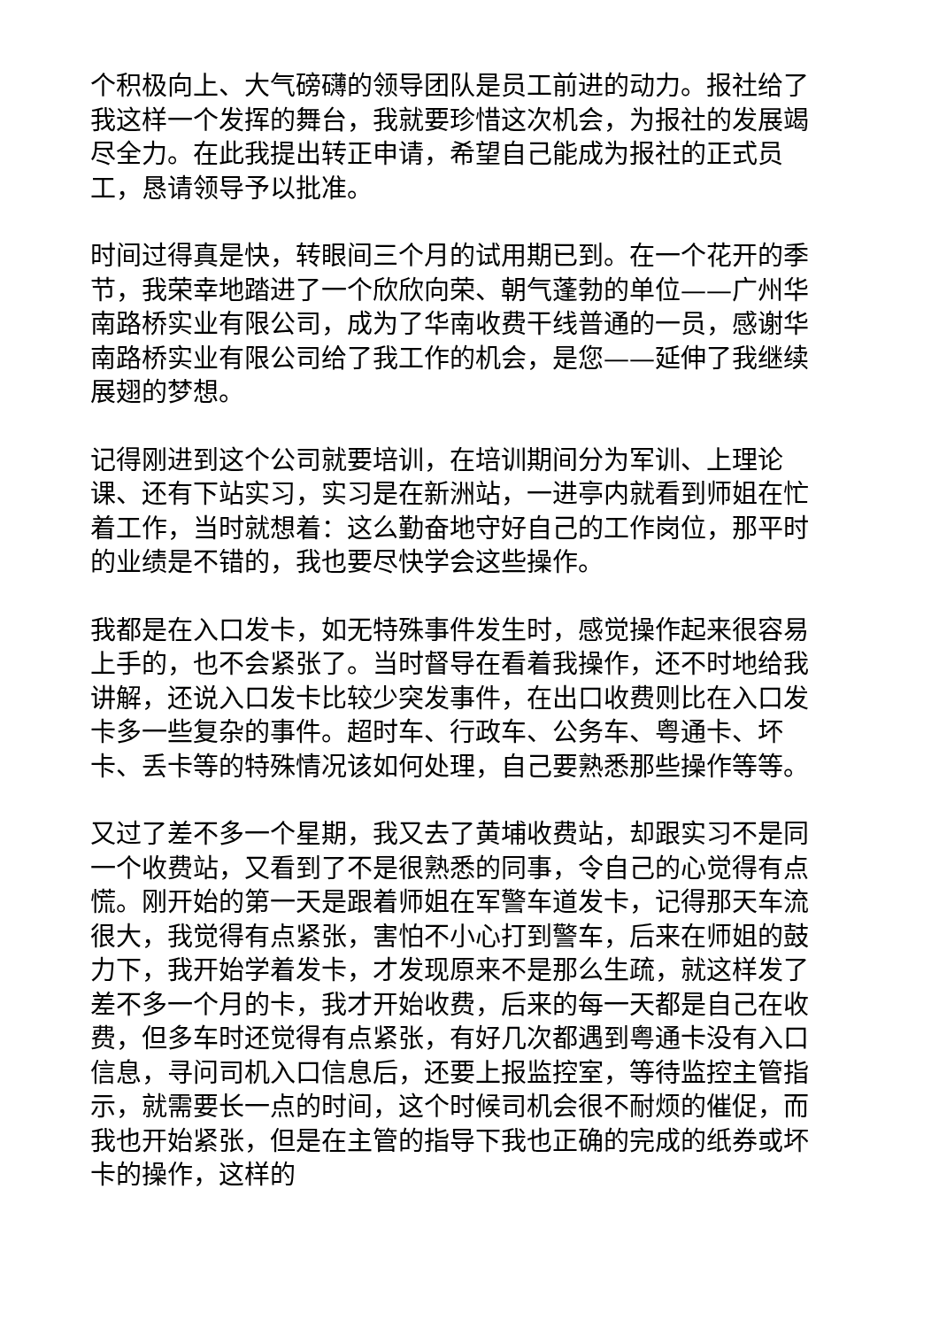个积极向上、大气磅礴的领导团队是员工前进的动力。报社给了我这样一个发挥的舞台，我就要珍惜这次机会，为报社的发展竭尽全力。在此我提出转正申请，希望自己能成为报社的正式员工，恳请领导予以批准。
时间过得真是快，转眼间三个月的试用期已到。在一个花开的季节，我荣幸地踏进了一个欣欣向荣、朝气蓬勃的单位——广州华南路桥实业有限公司，成为了华南收费干线普通的一员，感谢华南路桥实业有限公司给了我工作的机会，是您——延伸了我继续展翅的梦想。
记得刚进到这个公司就要培训，在培训期间分为军训、上理论课、还有下站实习，实习是在新洲站，一进亭内就看到师姐在忙着工作，当时就想着：这么勤奋地守好自己的工作岗位，那平时的业绩是不错的，我也要尽快学会这些操作。
我都是在入口发卡，如无特殊事件发生时，感觉操作起来很容易上手的，也不会紧张了。当时督导在看着我操作，还不时地给我讲解，还说入口发卡比较少突发事件，在出口收费则比在入口发卡多一些复杂的事件。超时车、行政车、公务车、粤通卡、坏卡、丢卡等的特殊情况该如何处理，自己要熟悉那些操作等等。
又过了差不多一个星期，我又去了黄埔收费站，却跟实习不是同一个收费站，又看到了不是很熟悉的同事，令自己的心觉得有点慌。刚开始的第一天是跟着师姐在军警车道发卡，记得那天车流很大，我觉得有点紧张，害怕不小心打到警车，后来在师姐的鼓力下，我开始学着发卡，才发现原来不是那么生疏，就这样发了差不多一个月的卡，我才开始收费，后来的每一天都是自己在收费，但多车时还觉得有点紧张，有好几次都遇到粤通卡没有入口信息，寻问司机入口信息后，还要上报监控室，等待监控主管指示，就需要长一点的时间，这个时候司机会很不耐烦的催促，而我也开始紧张，但是在主管的指导下我也正确的完成的纸券或坏卡的操作，这样的